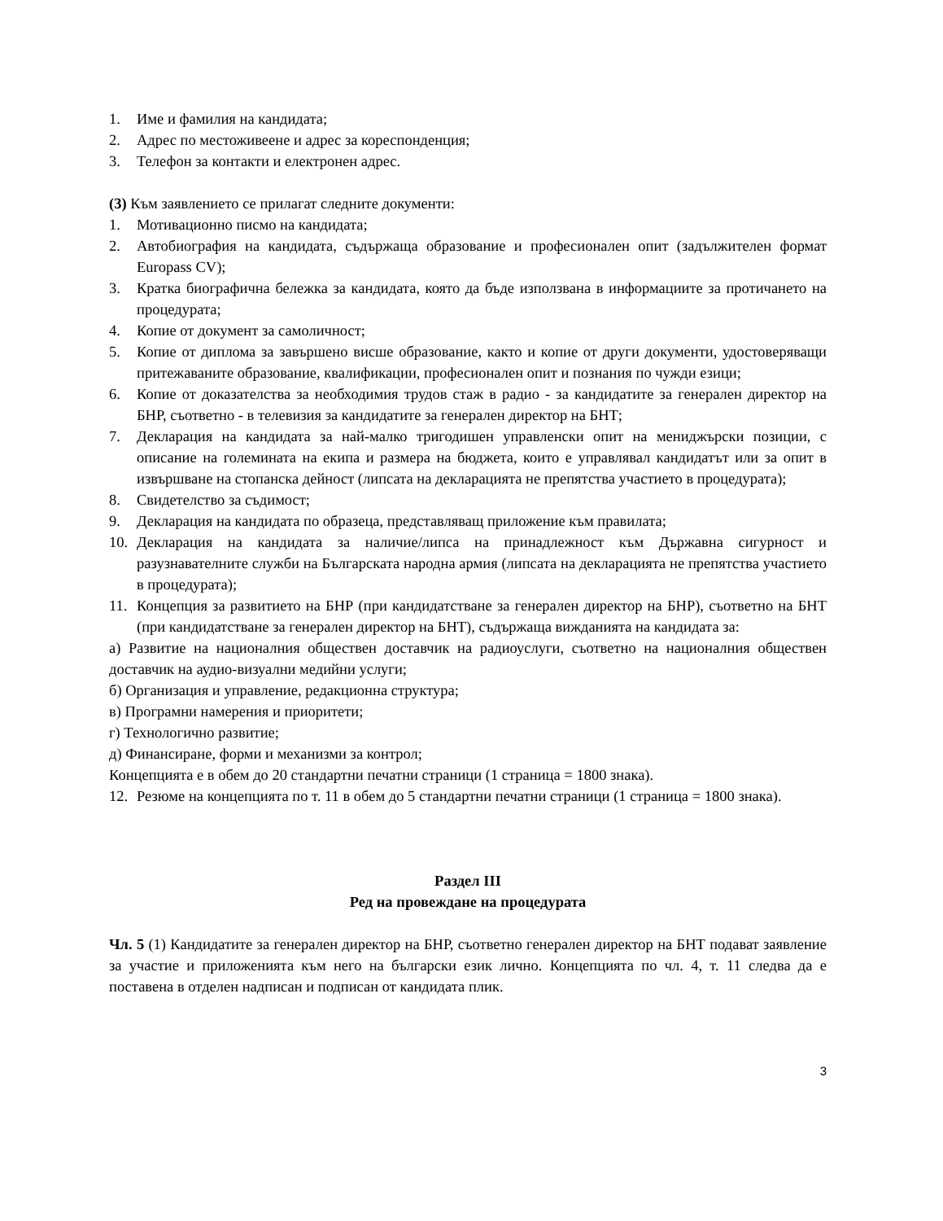1. Име и фамилия на кандидата;
2. Адрес по местоживеене и адрес за кореспонденция;
3. Телефон за контакти и електронен адрес.
(3) Към заявлението се прилагат следните документи:
1. Мотивационно писмо на кандидата;
2. Автобиография на кандидата, съдържаща образование и професионален опит (задължителен формат Europass CV);
3. Кратка биографична бележка за кандидата, която да бъде използвана в информациите за протичането на процедурата;
4. Копие от документ за самоличност;
5. Копие от диплома за завършено висше образование, както и копие от други документи, удостоверяващи притежаваните образование, квалификации, професионален опит и познания по чужди езици;
6. Копие от доказателства за необходимия трудов стаж в радио - за кандидатите за генерален директор на БНР, съответно - в телевизия за кандидатите за генерален директор на БНТ;
7. Декларация на кандидата за най-малко тригодишен управленски опит на мениджърски позиции, с описание на големината на екипа и размера на бюджета, които е управлявал кандидатът или за опит в извършване на стопанска дейност (липсата на декларацията не препятства участието в процедурата);
8. Свидетелство за съдимост;
9. Декларация на кандидата по образеца, представляващ приложение към правилата;
10. Декларация на кандидата за наличие/липса на принадлежност към Държавна сигурност и разузнавателните служби на Българската народна армия (липсата на декларацията не препятства участието в процедурата);
11. Концепция за развитието на БНР (при кандидатстване за генерален директор на БНР), съответно на БНТ (при кандидатстване за генерален директор на БНТ), съдържаща вижданията на кандидата за:
а) Развитие на националния обществен доставчик на радиоуслуги, съответно на националния обществен доставчик на аудио-визуални медийни услуги;
б) Организация и управление, редакционна структура;
в) Програмни намерения и приоритети;
г) Технологично развитие;
д) Финансиране, форми и механизми за контрол;
Концепцията е в обем до 20 стандартни печатни страници (1 страница = 1800 знака).
12. Резюме на концепцията по т. 11 в обем до 5 стандартни печатни страници (1 страница = 1800 знака).
Раздел III
Ред на провеждане на процедурата
Чл. 5 (1) Кандидатите за генерален директор на БНР, съответно генерален директор на БНТ подават заявление за участие и приложенията към него на български език лично. Концепцията по чл. 4, т. 11 следва да е поставена в отделен надписан и подписан от кандидата плик.
3